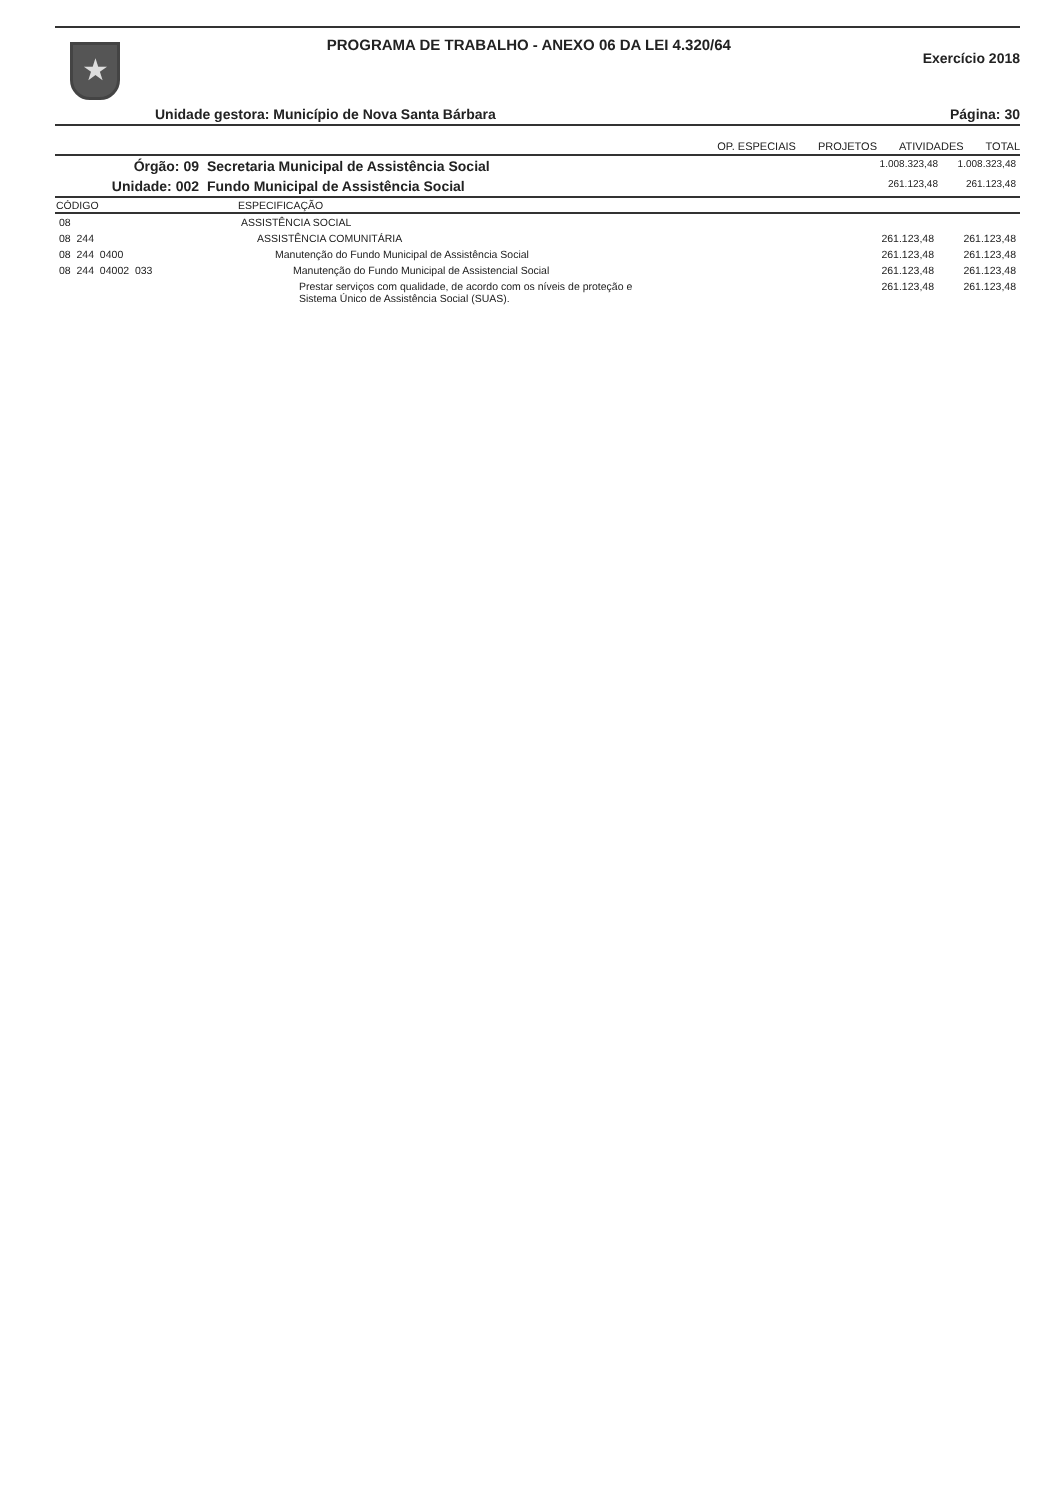★
PROGRAMA DE TRABALHO - ANEXO 06 DA LEI 4.320/64
Exercício 2018
Unidade gestora: Município de Nova Santa Bárbara Página: 30
OP. ESPECIAIS PROJETOS ATIVIDADES TOTAL
| Órgão: 09 | Secretaria Municipal de Assistência Social | 1.008.323,48 | 1.008.323,48 |
| Unidade: 002 | Fundo Municipal de Assistência Social | 261.123,48 | 261.123,48 |
| CÓDIGO | ESPECIFICAÇÃO | | |
| --- | --- | --- | --- |
| 08 | ASSISTÊNCIA SOCIAL | | |
| 08 244 | ASSISTÊNCIA COMUNITÁRIA | 261.123,48 | 261.123,48 |
| 08 244 0400 | Manutenção do Fundo Municipal de Assistência Social | 261.123,48 | 261.123,48 |
| 08 244 04002 033 | Manutenção do Fundo Municipal de Assistencial Social | 261.123,48 | 261.123,48 |
| | Prestar serviços com qualidade, de acordo com os níveis de proteção e Sistema Único de Assistência Social (SUAS). | 261.123,48 | 261.123,48 |